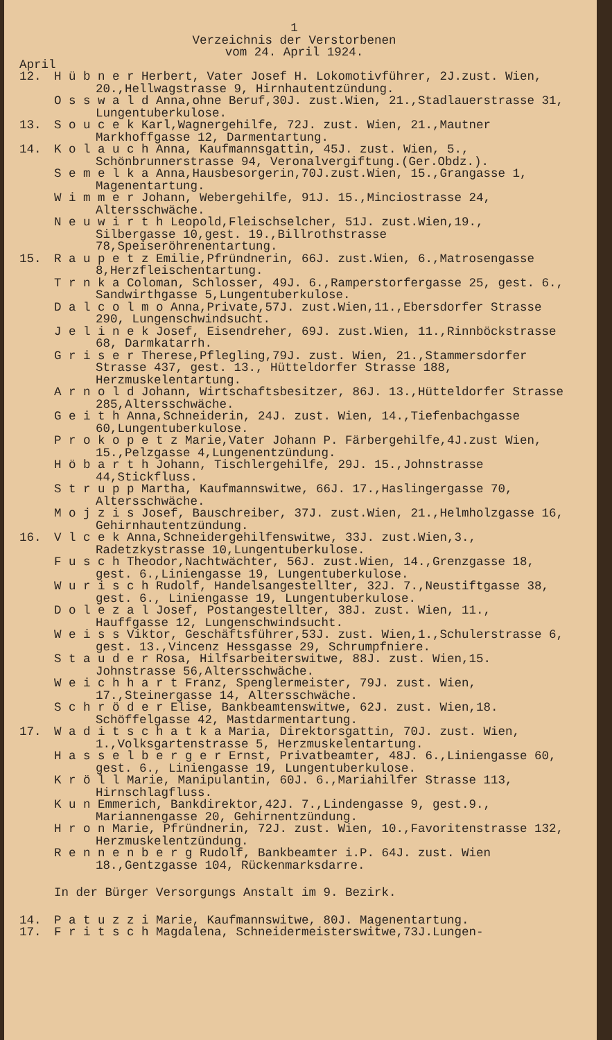1
Verzeichnis der Verstorbenen
vom 24. April 1924.
April
12. H ü b n e r Herbert, Vater Josef H. Lokomotivführer, 2J.zust. Wien, 20.,Hellwagstrasse 9, Hirnhautentzündung.
O s s w a l d Anna,ohne Beruf,30J. zust.Wien, 21.,Stadlauerstrasse 31, Lungentuberkulose.
13. S o u c e k Karl,Wagnergehilfe, 72J. zust. Wien, 21.,Mautner Markhoffgasse 12, Darmentartung.
14. K o l a u c h Anna, Kaufmannsgattin, 45J. zust. Wien, 5., Schönbrunnerstrasse 94, Veronalvergiftung.(Ger.Obdz.).
S e m e l k a Anna,Hausbesorgerin,70J.zust.Wien, 15.,Grangasse 1, Magenentartung.
W i m m e r Johann, Webergehilfe, 91J. 15.,Minciostrasse 24, Altersschwäche.
N e u w i r t h Leopold,Fleischselcher, 51J. zust.Wien,19., Silbergasse 10,gest. 19.,Billrothstrasse 78,Speiseröhrenentartung.
15. R a u p e t z Emilie,Pfründnerin, 66J. zust.Wien, 6.,Matrosengasse 8,Herzfleischentartung.
T r n k a Coloman, Schlosser, 49J. 6.,Ramperstorfergasse 25, gest. 6., Sandwirthgasse 5,Lungentuberkulose.
D a l c o l m o Anna,Private,57J. zust.Wien,11.,Ebersdorfer Strasse 290, Lungenschwindsucht.
J e l i n e k Josef, Eisendreher, 69J. zust.Wien, 11.,Rinnböckstrasse 68, Darmkatarrh.
G r i s e r Therese,Pflegling,79J. zust. Wien, 21.,Stammersdorfer Strasse 437, gest. 13., Hütteldorfer Strasse 188, Herzmuskelentartung.
A r n o l d Johann, Wirtschaftsbesitzer, 86J. 13.,Hütteldorfer Strasse 285,Altersschwäche.
G e i t h Anna,Schneiderin, 24J. zust. Wien, 14.,Tiefenbachgasse 60,Lungentuberkulose.
P r o k o p e t z Marie,Vater Johann P. Färbergehilfe,4J.zust Wien, 15.,Pelzgasse 4,Lungenentzündung.
H ö b a r t h Johann, Tischlergehilfe, 29J. 15.,Johnstrasse 44,Stickfluss.
S t r u p p Martha, Kaufmannswitwe, 66J. 17.,Haslingergasse 70, Altersschwäche.
M o j z i s Josef, Bauschreiber, 37J. zust.Wien, 21.,Helmholzgasse 16, Gehirnhautentzündung.
16. V l c e k Anna,Schneidergehilfenswitwe, 33J. zust.Wien,3., Radetzkystrasse 10,Lungentuberkulose.
F u s c h Theodor,Nachtwächter, 56J. zust.Wien, 14.,Grenzgasse 18, gest. 6.,Liniengasse 19, Lungentuberkulose.
W u r i s c h Rudolf, Handelsangestellter, 32J. 7.,Neustiftgasse 38, gest. 6., Liniengasse 19, Lungentuberkulose.
D o l e z a l Josef, Postangestellter, 38J. zust. Wien, 11., Hauffgasse 12, Lungenschwindsucht.
W e i s s Viktor, Geschäftsführer,53J. zust. Wien,1.,Schulerstrasse 6, gest. 13.,Vincenz Hessgasse 29, Schrumpfniere.
S t a u d e r Rosa, Hilfsarbeiterswitwe, 88J. zust. Wien,15. Johnstrasse 56,Altersschwäche.
W e i c h h a r t Franz, Spenglermeister, 79J. zust. Wien, 17.,Steinergasse 14, Altersschwäche.
S c h r ö d e r Elise, Bankbeamtenswitwe, 62J. zust. Wien,18. Schöffelgasse 42, Mastdarmentartung.
17. W a d i t s c h a t k a Maria, Direktorsgattin, 70J. zust. Wien, 1.,Volksgartenstrasse 5, Herzmuskelentartung.
H a s s e l b e r g e r Ernst, Privatbeamter, 48J. 6.,Liniengasse 60, gest. 6., Liniengasse 19, Lungentuberkulose.
K r ö l l Marie, Manipulantin, 60J. 6.,Mariahilfer Strasse 113, Hirnschlagfluss.
K u n Emmerich, Bankdirektor,42J. 7.,Lindengasse 9, gest.9., Mariannengasse 20, Gehirnentzündung.
H r o n Marie, Pfründnerin, 72J. zust. Wien, 10.,Favoritenstrasse 132, Herzmuskelentzündung.
R e n n e n b e r g Rudolf, Bankbeamter i.P. 64J. zust. Wien 18.,Gentzgasse 104, Rückenmarksdarre.
In der Bürger Versorgungs Anstalt im 9. Bezirk.
14. P a t u z z i Marie, Kaufmannswitwe, 80J. Magenentartung.
17. F r i t s c h Magdalena, Schneidermeisterswitwe,73J.Lungen-